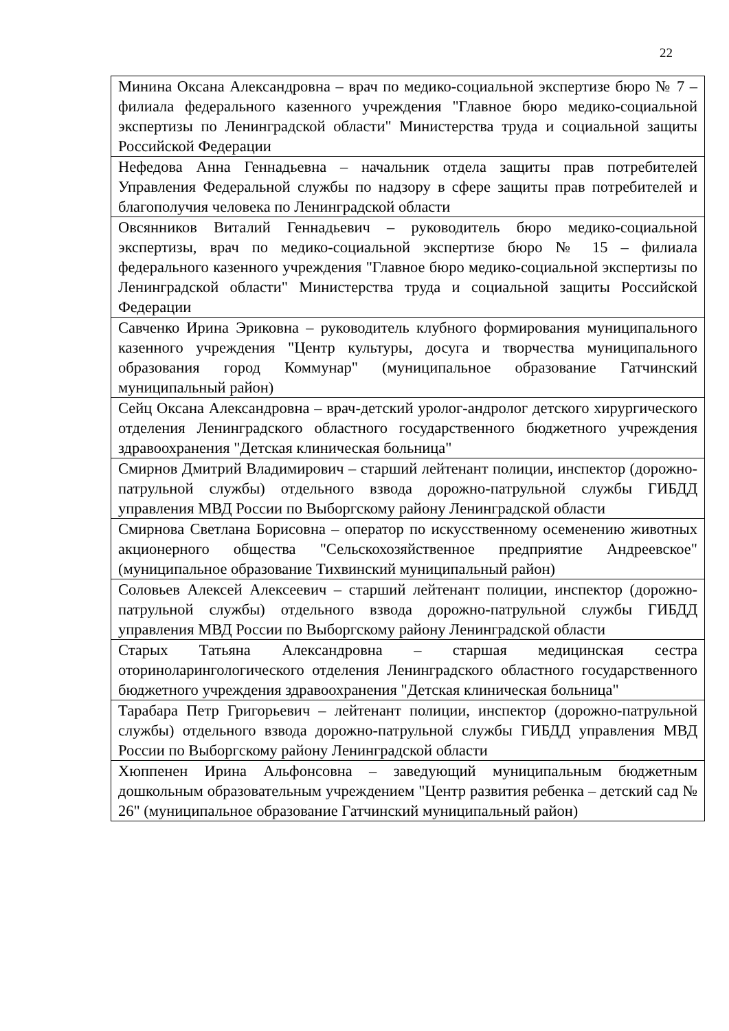22
| Минина Оксана Александровна – врач по медико-социальной экспертизе бюро № 7 – филиала федерального казенного учреждения "Главное бюро медико-социальной экспертизы по Ленинградской области" Министерства труда и социальной защиты Российской Федерации |
| Нефедова Анна Геннадьевна – начальник отдела защиты прав потребителей Управления Федеральной службы по надзору в сфере защиты прав потребителей и благополучия человека по Ленинградской области |
| Овсянников Виталий Геннадьевич – руководитель бюро медико-социальной экспертизы, врач по медико-социальной экспертизе бюро № 15 – филиала федерального казенного учреждения "Главное бюро медико-социальной экспертизы по Ленинградской области" Министерства труда и социальной защиты Российской Федерации |
| Савченко Ирина Эриковна – руководитель клубного формирования муниципального казенного учреждения "Центр культуры, досуга и творчества муниципального образования город Коммунар" (муниципальное образование Гатчинский муниципальный район) |
| Сейц Оксана Александровна – врач-детский уролог-андролог детского хирургического отделения Ленинградского областного государственного бюджетного учреждения здравоохранения "Детская клиническая больница" |
| Смирнов Дмитрий Владимирович – старший лейтенант полиции, инспектор (дорожно-патрульной службы) отдельного взвода дорожно-патрульной службы ГИБДД управления МВД России по Выборгскому району Ленинградской области |
| Смирнова Светлана Борисовна – оператор по искусственному осеменению животных акционерного общества "Сельскохозяйственное предприятие Андреевское" (муниципальное образование Тихвинский муниципальный район) |
| Соловьев Алексей Алексеевич – старший лейтенант полиции, инспектор (дорожно-патрульной службы) отдельного взвода дорожно-патрульной службы ГИБДД управления МВД России по Выборгскому району Ленинградской области |
| Старых Татьяна Александровна – старшая медицинская сестра оториноларингологического отделения Ленинградского областного государственного бюджетного учреждения здравоохранения "Детская клиническая больница" |
| Тарабара Петр Григорьевич – лейтенант полиции, инспектор (дорожно-патрульной службы) отдельного взвода дорожно-патрульной службы ГИБДД управления МВД России по Выборгскому району Ленинградской области |
| Хюппенен Ирина Альфонсовна – заведующий муниципальным бюджетным дошкольным образовательным учреждением "Центр развития ребенка – детский сад № 26" (муниципальное образование Гатчинский муниципальный район) |